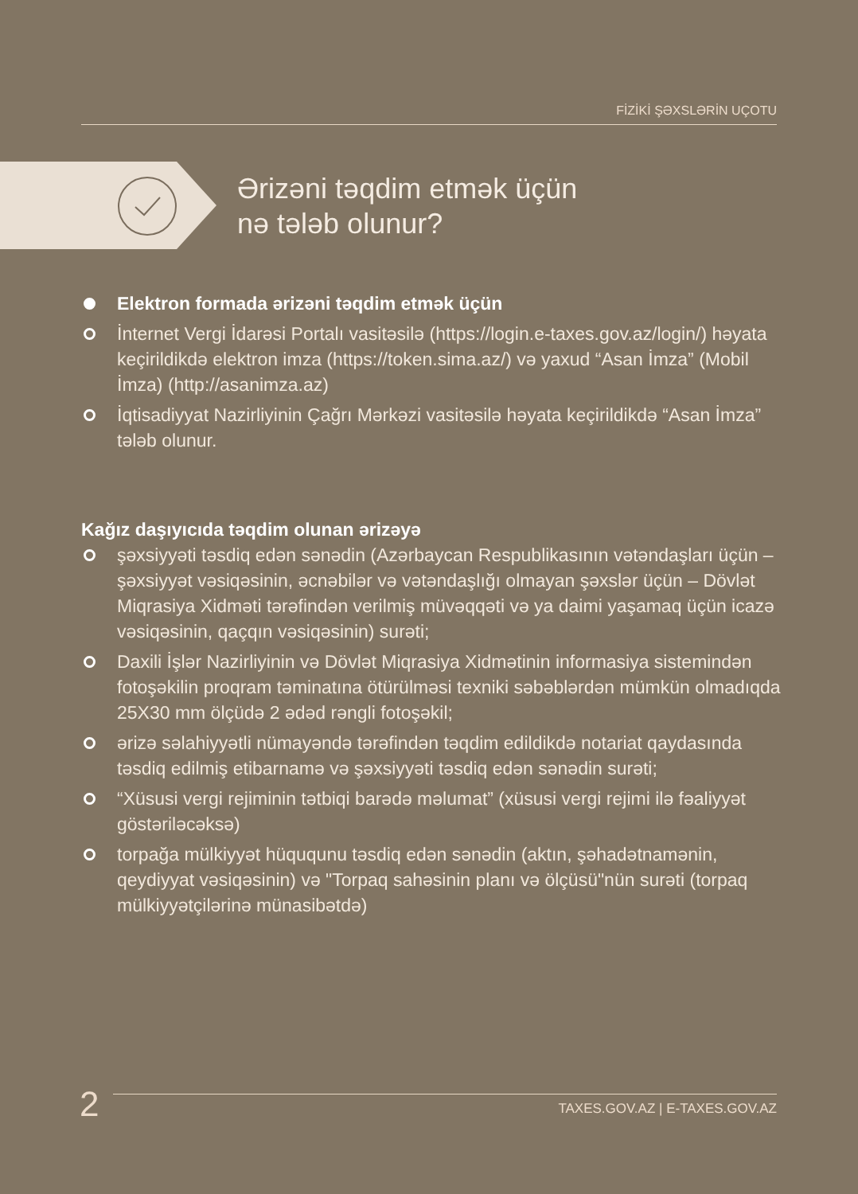FİZİKİ ŞƏXSLƏRİN UÇOTU
Ərizəni təqdim etmək üçün
nə tələb olunur?
Elektron formada ərizəni təqdim etmək üçün
İnternet Vergi İdarəsi Portalı vasitəsilə (https://login.e-taxes.gov.az/login/) həyata keçirildikdə elektron imza (https://token.sima.az/) və yaxud “Asan İmza” (Mobil İmza) (http://asanimza.az)
İqtisadiyyat Nazirliyinin Çağrı Mərkəzi vasitəsilə həyata keçirildikdə “Asan İmza” tələb olunur.
Kağız daşıyıcıda təqdim olunan ərizəyə
şəxsiyyəti təsdiq edən sənədin (Azərbaycan Respublikasının vətəndaşları üçün – şəxsiyyət vəsiqəsinin, əcnəbilər və vətəndaşlığı olmayan şəxslər üçün – Dövlət Miqrasiya Xidməti tərəfindən verilmiş müvəqqəti və ya daimi yaşamaq üçün icazə vəsiqəsinin, qaçqın vəsiqəsinin) surəti;
Daxili İşlər Nazirliyinin və Dövlət Miqrasiya Xidmətinin informasiya sistemindən fotoşəkilin proqram təminatına ötürülməsi texniki səbəblərdən mümkün olmadıqda 25X30 mm ölçüdə 2 ədəd rəngli fotoşəkil;
ərizə səlahiyyətli nümayəndə tərəfindən təqdim edildikdə notariat qaydasında təsdiq edilmiş etibarnamə və şəxsiyyəti təsdiq edən sənədin surəti;
“Xüsusi vergi rejiminin tətbiqi barədə məlumat” (xüsusi vergi rejimi ilə fəaliyyət göstəriləcəksə)
torpağa mülkiyyət hüququnu təsdiq edən sənədin (aktın, şəhadətnamənin, qeydiyyat vəsiqəsinin) və "Torpaq sahəsinin planı və ölçüsü"nün surəti (torpaq mülkiyyətçilərinə münasibətdə)
2
TAXES.GOV.AZ | E-TAXES.GOV.AZ